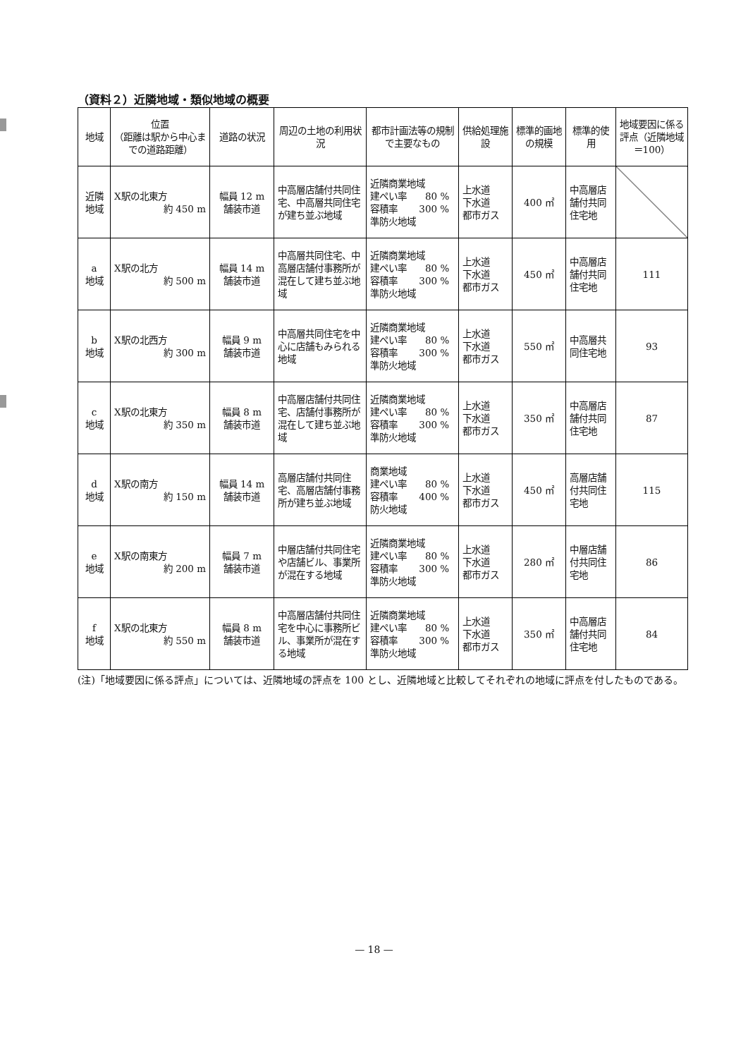（資料２）近隣地域・類似地域の概要
| 地域 | 位置 （距離は駅から中心までの道路距離） | 道路の状況 | 周辺の土地の利用状況 | 都市計画法等の規制で主要なもの | 供給処理施設 | 標準的画地の規模 | 標準的使用 | 地域要因に係る評点（近隣地域＝100） |
| --- | --- | --- | --- | --- | --- | --- | --- | --- |
| 近隣 地域 | X駅の北東方 約 450 m | 幅員 12 m 舗装市道 | 中高層店舗付共同住宅、中高層共同住宅が建ち並ぶ地域 | 近隣商業地域 建ぺい率 80 % 容積率 300 % 準防火地域 | 上水道 下水道 都市ガス | 400 ㎡ | 中高層店舗付共同住宅地 | |
| a 地域 | X駅の北方 約 500 m | 幅員 14 m 舗装市道 | 中高層共同住宅、中高層店舗付事務所が混在して建ち並ぶ地域 | 近隣商業地域 建ぺい率 80 % 容積率 300 % 準防火地域 | 上水道 下水道 都市ガス | 450 ㎡ | 中高層店舗付共同住宅地 | 111 |
| b 地域 | X駅の北西方 約 300 m | 幅員 9 m 舗装市道 | 中高層共同住宅を中心に店舗もみられる地域 | 近隣商業地域 建ぺい率 80 % 容積率 300 % 準防火地域 | 上水道 下水道 都市ガス | 550 ㎡ | 中高層共同住宅地 | 93 |
| c 地域 | X駅の北東方 約 350 m | 幅員 8 m 舗装市道 | 中高層店舗付共同住宅、店舗付事務所が混在して建ち並ぶ地域 | 近隣商業地域 建ぺい率 80 % 容積率 300 % 準防火地域 | 上水道 下水道 都市ガス | 350 ㎡ | 中高層店舗付共同住宅地 | 87 |
| d 地域 | X駅の南方 約 150 m | 幅員 14 m 舗装市道 | 高層店舗付共同住宅、高層店舗付事務所が建ち並ぶ地域 | 商業地域 建ぺい率 80 % 容積率 400 % 防火地域 | 上水道 下水道 都市ガス | 450 ㎡ | 高層店舗付共同住宅地 | 115 |
| e 地域 | X駅の南東方 約 200 m | 幅員 7 m 舗装市道 | 中層店舗付共同住宅や店舗ビル、事業所が混在する地域 | 近隣商業地域 建ぺい率 80 % 容積率 300 % 準防火地域 | 上水道 下水道 都市ガス | 280 ㎡ | 中層店舗付共同住宅地 | 86 |
| f 地域 | X駅の北東方 約 550 m | 幅員 8 m 舗装市道 | 中高層店舗付共同住宅を中心に事務所ビル、事業所が混在する地域 | 近隣商業地域 建ぺい率 80 % 容積率 300 % 準防火地域 | 上水道 下水道 都市ガス | 350 ㎡ | 中高層店舗付共同住宅地 | 84 |
(注)「地域要因に係る評点」については、近隣地域の評点を 100 とし、近隣地域と比較してそれぞれの地域に評点を付したものである。
— 18 —